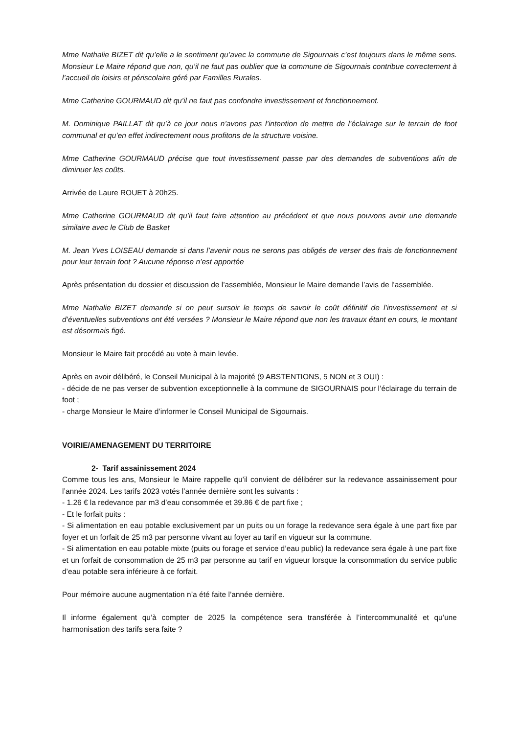Mme Nathalie BIZET dit qu’elle a le sentiment qu’avec la commune de Sigournais c’est toujours dans le même sens. Monsieur Le Maire répond que non, qu’il ne faut pas oublier que la commune de Sigournais contribue correctement à l’accueil de loisirs et périscolaire géré par Familles Rurales.
Mme Catherine GOURMAUD dit qu’il ne faut pas confondre investissement et fonctionnement.
M. Dominique PAILLAT dit qu’à ce jour nous n’avons pas l’intention de mettre de l’éclairage sur le terrain de foot communal et qu’en effet indirectement nous profitons de la structure voisine.
Mme Catherine GOURMAUD précise que tout investissement passe par des demandes de subventions afin de diminuer les coûts.
Arrivée de Laure ROUET à 20h25.
Mme Catherine GOURMAUD dit qu’il faut faire attention au précédent et que nous pouvons avoir une demande similaire avec le Club de Basket
M. Jean Yves LOISEAU demande si dans l’avenir nous ne serons pas obligés de verser des frais de fonctionnement pour leur terrain foot ? Aucune réponse n’est apportée
Après présentation du dossier et discussion de l’assemblée, Monsieur le Maire demande l’avis de l’assemblée.
Mme Nathalie BIZET demande si on peut sursoir le temps de savoir le coût définitif de l’investissement et si d’éventuelles subventions ont été versées ? Monsieur le Maire répond que non les travaux étant en cours, le montant est désormais figé.
Monsieur le Maire fait procédé au vote à main levée.
Après en avoir délibéré, le Conseil Municipal à la majorité (9 ABSTENTIONS, 5 NON et 3 OUI) :
- décide de ne pas verser de subvention exceptionnelle à la commune de SIGOURNAIS pour l’éclairage du terrain de foot ;
- charge Monsieur le Maire d’informer le Conseil Municipal de Sigournais.
VOIRIE/AMENAGEMENT DU TERRITOIRE
2- Tarif assainissement 2024
Comme tous les ans, Monsieur le Maire rappelle qu’il convient de délibérer sur la redevance assainissement pour l’année 2024. Les tarifs 2023 votés l’année dernière sont les suivants :
- 1.26 € la redevance par m3 d’eau consommée et 39.86 € de part fixe ;
- Et le forfait puits :
- Si alimentation en eau potable exclusivement par un puits ou un forage la redevance sera égale à une part fixe par foyer et un forfait de 25 m3 par personne vivant au foyer au tarif en vigueur sur la commune.
- Si alimentation en eau potable mixte (puits ou forage et service d’eau public) la redevance sera égale à une part fixe et un forfait de consommation de 25 m3 par personne au tarif en vigueur lorsque la consommation du service public d’eau potable sera inférieure à ce forfait.
Pour mémoire aucune augmentation n’a été faite l’année dernière.
Il informe également qu’à compter de 2025 la compétence sera transférée à l’intercommunalité et qu’une harmonisation des tarifs sera faite ?